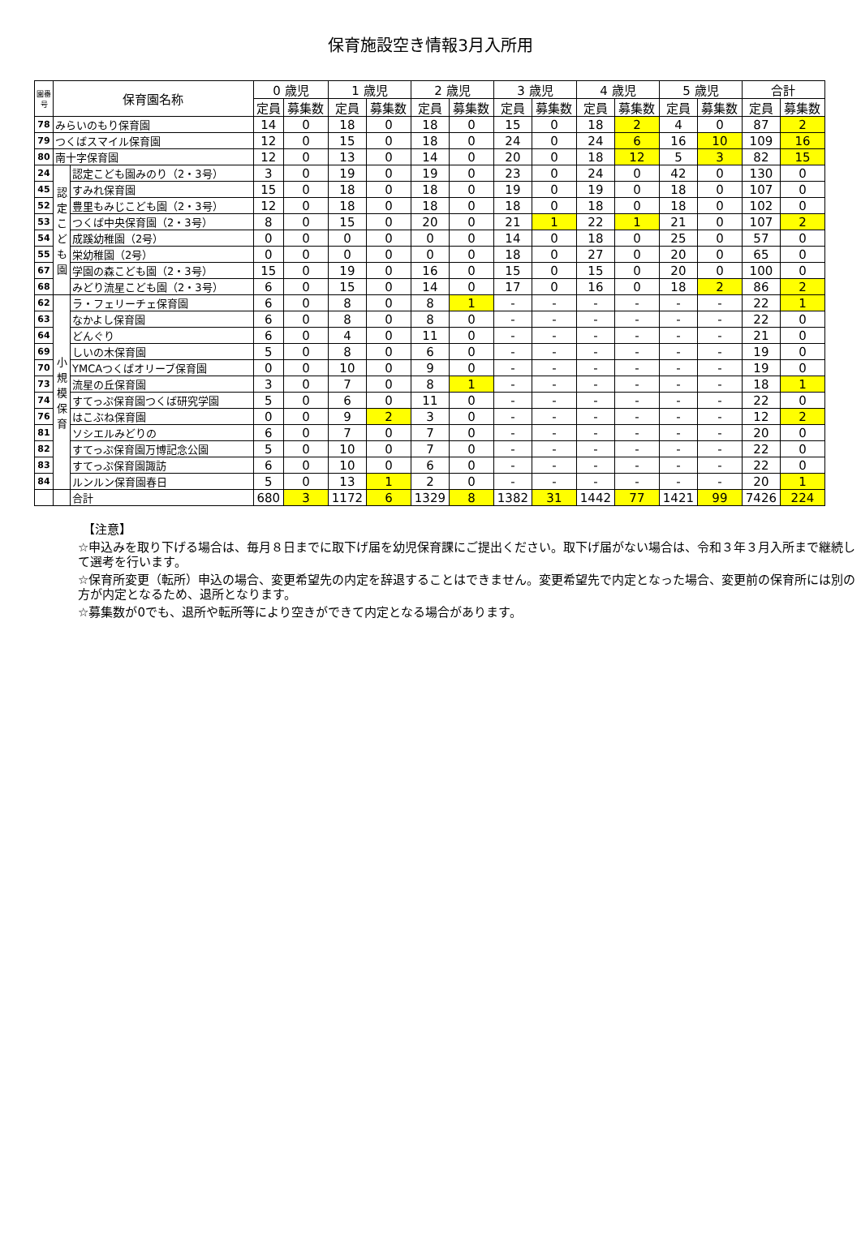保育施設空き情報3月入所用
| 園番号 | 保育園名称 | | 0 歳児 | | 1 歳児 | | 2 歳児 | | 3 歳児 | | 4 歳児 | | 5 歳児 | | 合計 | |
| --- | --- | --- | --- | --- | --- | --- | --- | --- | --- | --- | --- | --- | --- | --- | --- | --- |
| | | | 定員 | 募集数 | 定員 | 募集数 | 定員 | 募集数 | 定員 | 募集数 | 定員 | 募集数 | 定員 | 募集数 | 定員 | 募集数 |
| 78 | みらいのもり保育園 | | 14 | 0 | 18 | 0 | 18 | 0 | 15 | 0 | 18 | 2 | 4 | 0 | 87 | 2 |
| 79 | つくばスマイル保育園 | | 12 | 0 | 15 | 0 | 18 | 0 | 24 | 0 | 24 | 6 | 16 | 10 | 109 | 16 |
| 80 | 南十字保育園 | | 12 | 0 | 13 | 0 | 14 | 0 | 20 | 0 | 18 | 12 | 5 | 3 | 82 | 15 |
| 24 | 認定こども園 | 認定こども園みのり（2・3号） | 3 | 0 | 19 | 0 | 19 | 0 | 23 | 0 | 24 | 0 | 42 | 0 | 130 | 0 |
| 45 | | すみれ保育園 | 15 | 0 | 18 | 0 | 18 | 0 | 19 | 0 | 19 | 0 | 18 | 0 | 107 | 0 |
| 52 | | 豊里もみじこども園（2・3号） | 12 | 0 | 18 | 0 | 18 | 0 | 18 | 0 | 18 | 0 | 18 | 0 | 102 | 0 |
| 53 | | つくば中央保育園（2・3号） | 8 | 0 | 15 | 0 | 20 | 0 | 21 | 1 | 22 | 1 | 21 | 0 | 107 | 2 |
| 54 | | 成蹊幼稚園（2号） | 0 | 0 | 0 | 0 | 0 | 0 | 14 | 0 | 18 | 0 | 25 | 0 | 57 | 0 |
| 55 | | 栄幼稚園（2号） | 0 | 0 | 0 | 0 | 0 | 0 | 18 | 0 | 27 | 0 | 20 | 0 | 65 | 0 |
| 67 | | 学園の森こども園（2・3号） | 15 | 0 | 19 | 0 | 16 | 0 | 15 | 0 | 15 | 0 | 20 | 0 | 100 | 0 |
| 68 | | みどり流星こども園（2・3号） | 6 | 0 | 15 | 0 | 14 | 0 | 17 | 0 | 16 | 0 | 18 | 2 | 86 | 2 |
| 62 | 小規模保育 | ラ・フェリーチェ保育園 | 6 | 0 | 8 | 0 | 8 | 1 | - | - | - | - | - | - | 22 | 1 |
| 63 | | なかよし保育園 | 6 | 0 | 8 | 0 | 8 | 0 | - | - | - | - | - | - | 22 | 0 |
| 64 | | どんぐり | 6 | 0 | 4 | 0 | 11 | 0 | - | - | - | - | - | - | 21 | 0 |
| 69 | | しいの木保育園 | 5 | 0 | 8 | 0 | 6 | 0 | - | - | - | - | - | - | 19 | 0 |
| 70 | | YMCAつくばオリーブ保育園 | 0 | 0 | 10 | 0 | 9 | 0 | - | - | - | - | - | - | 19 | 0 |
| 73 | | 流星の丘保育園 | 3 | 0 | 7 | 0 | 8 | 1 | - | - | - | - | - | - | 18 | 1 |
| 74 | | すてっぷ保育園つくば研究学園 | 5 | 0 | 6 | 0 | 11 | 0 | - | - | - | - | - | - | 22 | 0 |
| 76 | | はこぶね保育園 | 0 | 0 | 9 | 2 | 3 | 0 | - | - | - | - | - | - | 12 | 2 |
| 81 | | ソシエルみどりの | 6 | 0 | 7 | 0 | 7 | 0 | - | - | - | - | - | - | 20 | 0 |
| 82 | | すてっぷ保育園万博記念公園 | 5 | 0 | 10 | 0 | 7 | 0 | - | - | - | - | - | - | 22 | 0 |
| 83 | | すてっぷ保育園諏訪 | 6 | 0 | 10 | 0 | 6 | 0 | - | - | - | - | - | - | 22 | 0 |
| 84 | | ルンルン保育園春日 | 5 | 0 | 13 | 1 | 2 | 0 | - | - | - | - | - | - | 20 | 1 |
| | | 合計 | 680 | 3 | 1172 | 6 | 1329 | 8 | 1382 | 31 | 1442 | 77 | 1421 | 99 | 7426 | 224 |
【注意】
☆申込みを取り下げる場合は、毎月８日までに取下げ届を幼児保育課にご提出ください。取下げ届がない場合は、令和３年３月入所まで継続して選考を行います。
☆保育所変更（転所）申込の場合、変更希望先の内定を辞退することはできません。変更希望先で内定となった場合、変更前の保育所には別の方が内定となるため、退所となります。
☆募集数が0でも、退所や転所等により空きができて内定となる場合があります。